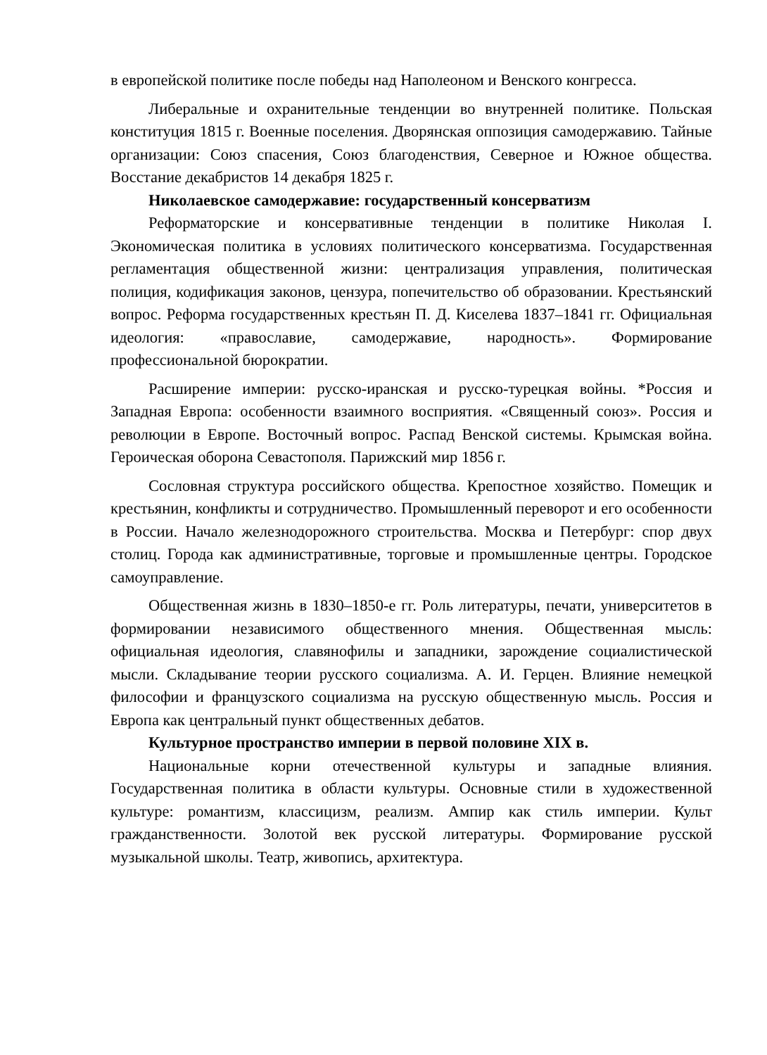в европейской политике после победы над Наполеоном и Венского конгресса.
Либеральные и охранительные тенденции во внутренней политике. Польская конституция 1815 г. Военные поселения. Дворянская оппозиция самодержавию. Тайные организации: Союз спасения, Союз благоденствия, Северное и Южное общества. Восстание декабристов 14 декабря 1825 г.
Николаевское самодержавие: государственный консерватизм
Реформаторские и консервативные тенденции в политике Николая I. Экономическая политика в условиях политического консерватизма. Государственная регламентация общественной жизни: централизация управления, политическая полиция, кодификация законов, цензура, попечительство об образовании. Крестьянский вопрос. Реформа государственных крестьян П. Д. Киселева 1837–1841 гг. Официальная идеология: «православие, самодержавие, народность». Формирование профессиональной бюрократии.
Расширение империи: русско-иранская и русско-турецкая войны. *Россия и Западная Европа: особенности взаимного восприятия. «Священный союз». Россия и революции в Европе. Восточный вопрос. Распад Венской системы. Крымская война. Героическая оборона Севастополя. Парижский мир 1856 г.
Сословная структура российского общества. Крепостное хозяйство. Помещик и крестьянин, конфликты и сотрудничество. Промышленный переворот и его особенности в России. Начало железнодорожного строительства. Москва и Петербург: спор двух столиц. Города как административные, торговые и промышленные центры. Городское самоуправление.
Общественная жизнь в 1830–1850-е гг. Роль литературы, печати, университетов в формировании независимого общественного мнения. Общественная мысль: официальная идеология, славянофилы и западники, зарождение социалистической мысли. Складывание теории русского социализма. А. И. Герцен. Влияние немецкой философии и французского социализма на русскую общественную мысль. Россия и Европа как центральный пункт общественных дебатов.
Культурное пространство империи в первой половине XIX в.
Национальные корни отечественной культуры и западные влияния. Государственная политика в области культуры. Основные стили в художественной культуре: романтизм, классицизм, реализм. Ампир как стиль империи. Культ гражданственности. Золотой век русской литературы. Формирование русской музыкальной школы. Театр, живопись, архитектура.